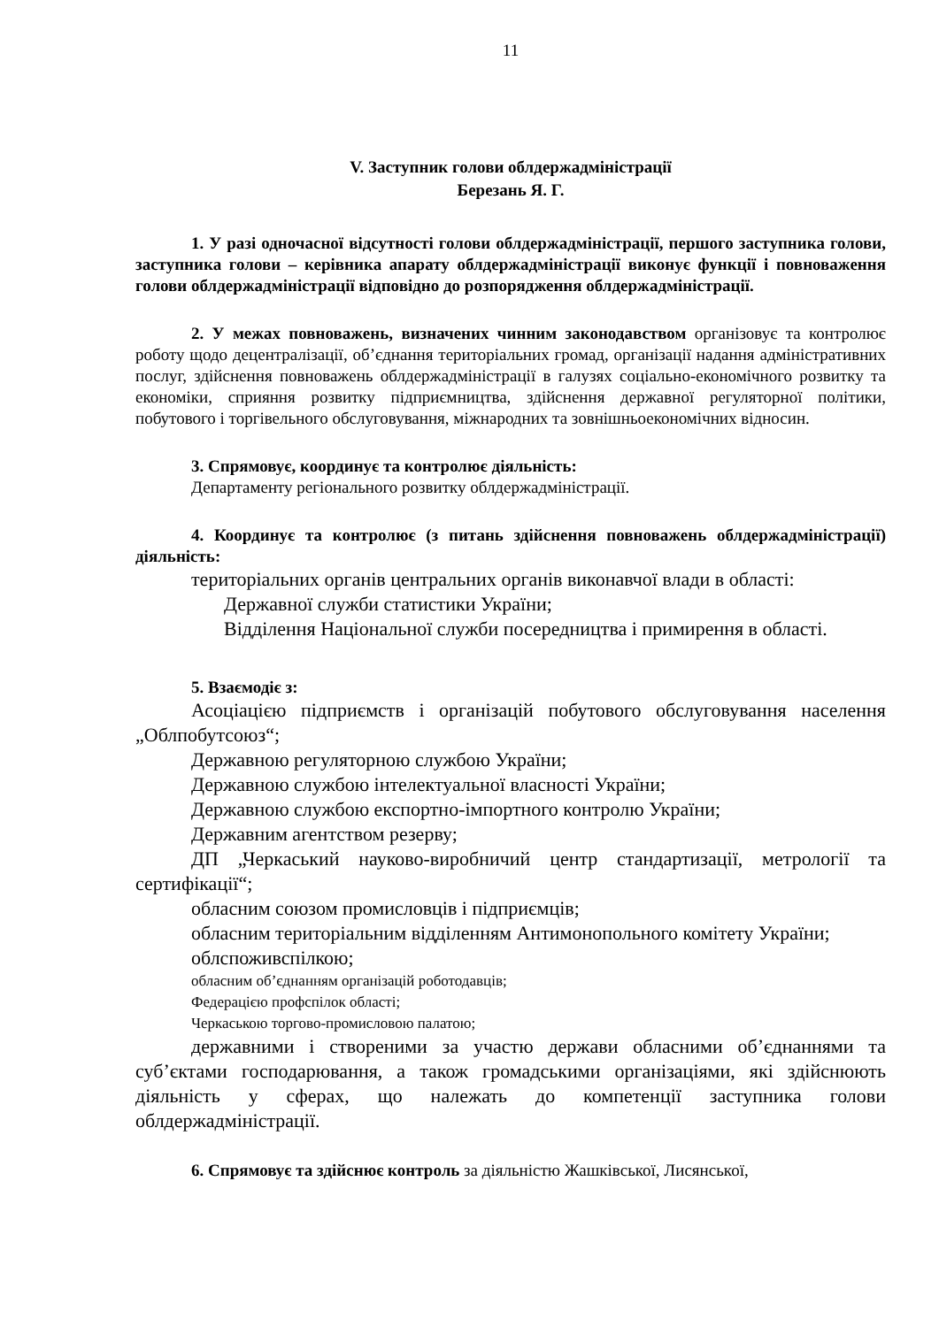11
V. Заступник голови облдержадміністрації
Березань Я. Г.
1. У разі одночасної відсутності голови облдержадміністрації, першого заступника голови, заступника голови – керівника апарату облдержадміністрації виконує функції і повноваження голови облдержадміністрації відповідно до розпорядження облдержадміністрації.
2. У межах повноважень, визначених чинним законодавством організовує та контролює роботу щодо децентралізації, об’єднання територіальних громад, організації надання адміністративних послуг, здійснення повноважень облдержадміністрації в галузях соціально-економічного розвитку та економіки, сприяння розвитку підприємництва, здійснення державної регуляторної політики, побутового і торгівельного обслуговування, міжнародних та зовнішньоекономічних відносин.
3. Спрямовує, координує та контролює діяльність:
Департаменту регіонального розвитку облдержадміністрації.
4. Координує та контролює (з питань здійснення повноважень облдержадміністрації) діяльність:
територіальних органів центральних органів виконавчої влади в області:
Державної служби статистики України;
Відділення Національної служби посередництва і примирення в області.
5. Взаємодіє з:
Асоціацією підприємств і організацій побутового обслуговування населення „Облпобутсоюз“;
Державною регуляторною службою України;
Державною службою інтелектуальної власності України;
Державною службою експортно-імпортного контролю України;
Державним агентством резерву;
ДП „Черкаський науково-виробничий центр стандартизації, метрології та сертифікації“;
обласним союзом промисловців і підприємців;
обласним територіальним відділенням Антимонопольного комітету України;
облспоживспілкою;
обласним об’єднанням організацій роботодавців;
Федерацією профспілок області;
Черкаською торгово-промисловою палатою;
державними і створеними за участю держави обласними об’єднаннями та суб’єктами господарювання, а також громадськими організаціями, які здійснюють діяльність у сферах, що належать до компетенції заступника голови облдержадміністрації.
6. Спрямовує та здійснює контроль за діяльністю Жашківської, Лисянської,